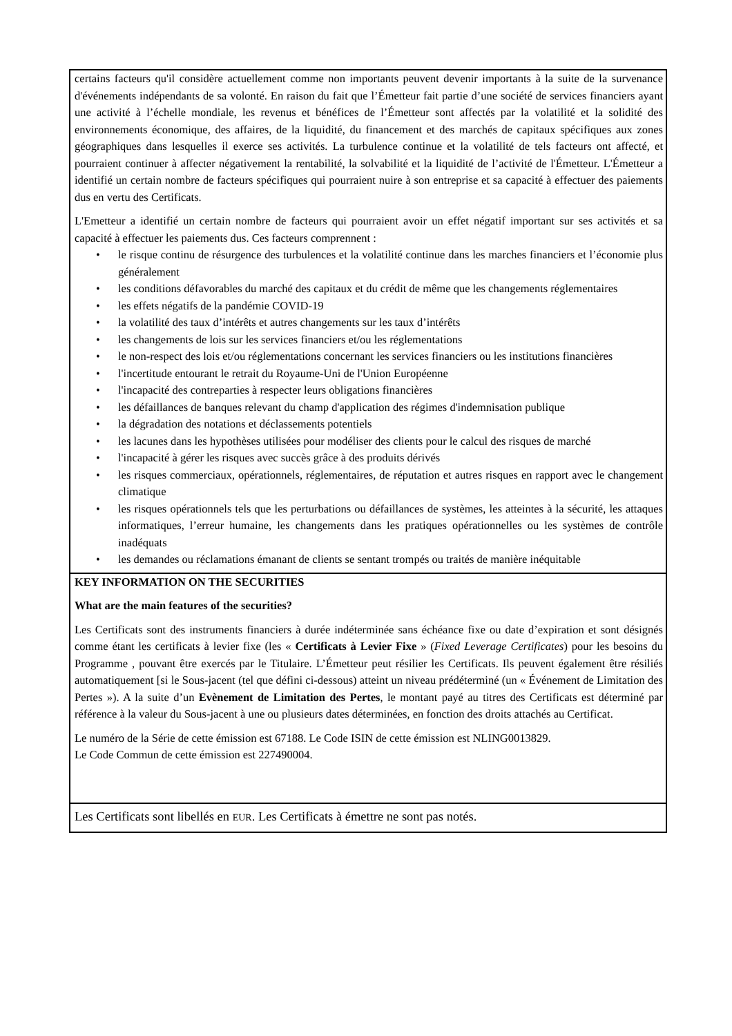certains facteurs qu'il considère actuellement comme non importants peuvent devenir importants à la suite de la survenance d'événements indépendants de sa volonté. En raison du fait que l’Émetteur fait partie d’une société de services financiers ayant une activité à l’échelle mondiale, les revenus et bénéfices de l’Émetteur sont affectés par la volatilité et la solidité des environnements économique, des affaires, de la liquidité, du financement et des marchés de capitaux spécifiques aux zones géographiques dans lesquelles il exerce ses activités. La turbulence continue et la volatilité de tels facteurs ont affecté, et pourraient continuer à affecter négativement la rentabilité, la solvabilité et la liquidité de l’activité de l'Émetteur. L'Émetteur a identifié un certain nombre de facteurs spécifiques qui pourraient nuire à son entreprise et sa capacité à effectuer des paiements dus en vertu des Certificats.
L'Emetteur a identifié un certain nombre de facteurs qui pourraient avoir un effet négatif important sur ses activités et sa capacité à effectuer les paiements dus. Ces facteurs comprennent :
• le risque continu de résurgence des turbulences et la volatilité continue dans les marches financiers et l’économie plus généralement
• les conditions défavorables du marché des capitaux et du crédit de même que les changements réglementaires
• les effets négatifs de la pandémie COVID-19
• la volatilité des taux d’intérêts et autres changements sur les taux d’intérêts
• les changements de lois sur les services financiers et/ou les réglementations
• le non-respect des lois et/ou réglementations concernant les services financiers ou les institutions financières
• l'incertitude entourant le retrait du Royaume-Uni de l'Union Européenne
• l'incapacité des contreparties à respecter leurs obligations financières
• les défaillances de banques relevant du champ d'application des régimes d'indemnisation publique
• la dégradation des notations et déclassements potentiels
• les lacunes dans les hypothèses utilisées pour modéliser des clients pour le calcul des risques de marché
• l'incapacité à gérer les risques avec succès grâce à des produits dérivés
• les risques commerciaux, opérationnels, réglementaires, de réputation et autres risques en rapport avec le changement climatique
• les risques opérationnels tels que les perturbations ou défaillances de systèmes, les atteintes à la sécurité, les attaques informatiques, l’erreur humaine, les changements dans les pratiques opérationnelles ou les systèmes de contrôle inadéquats
• les demandes ou réclamations émanant de clients se sentant trompés ou traités de manière inéquitable
KEY INFORMATION ON THE SECURITIES
What are the main features of the securities?
Les Certificats sont des instruments financiers à durée indéterminée sans échéance fixe ou date d’expiration et sont désignés comme étant les certificats à levier fixe (les « Certificats à Levier Fixe » (Fixed Leverage Certificates) pour les besoins du Programme , pouvant être exercés par le Titulaire. L’Émetteur peut résilier les Certificats. Ils peuvent également être résiliés automatiquement [si le Sous-jacent (tel que défini ci-dessous) atteint un niveau prédéterminé (un « Événement de Limitation des Pertes »). A la suite d’un Evènement de Limitation des Pertes, le montant payé au titres des Certificats est déterminé par référence à la valeur du Sous-jacent à une ou plusieurs dates déterminées, en fonction des droits attachés au Certificat.
Le numéro de la Série de cette émission est 67188. Le Code ISIN de cette émission est NLING0013829.
Le Code Commun de cette émission est 227490004.
Les Certificats sont libellés en EUR. Les Certificats à émettre ne sont pas notés.